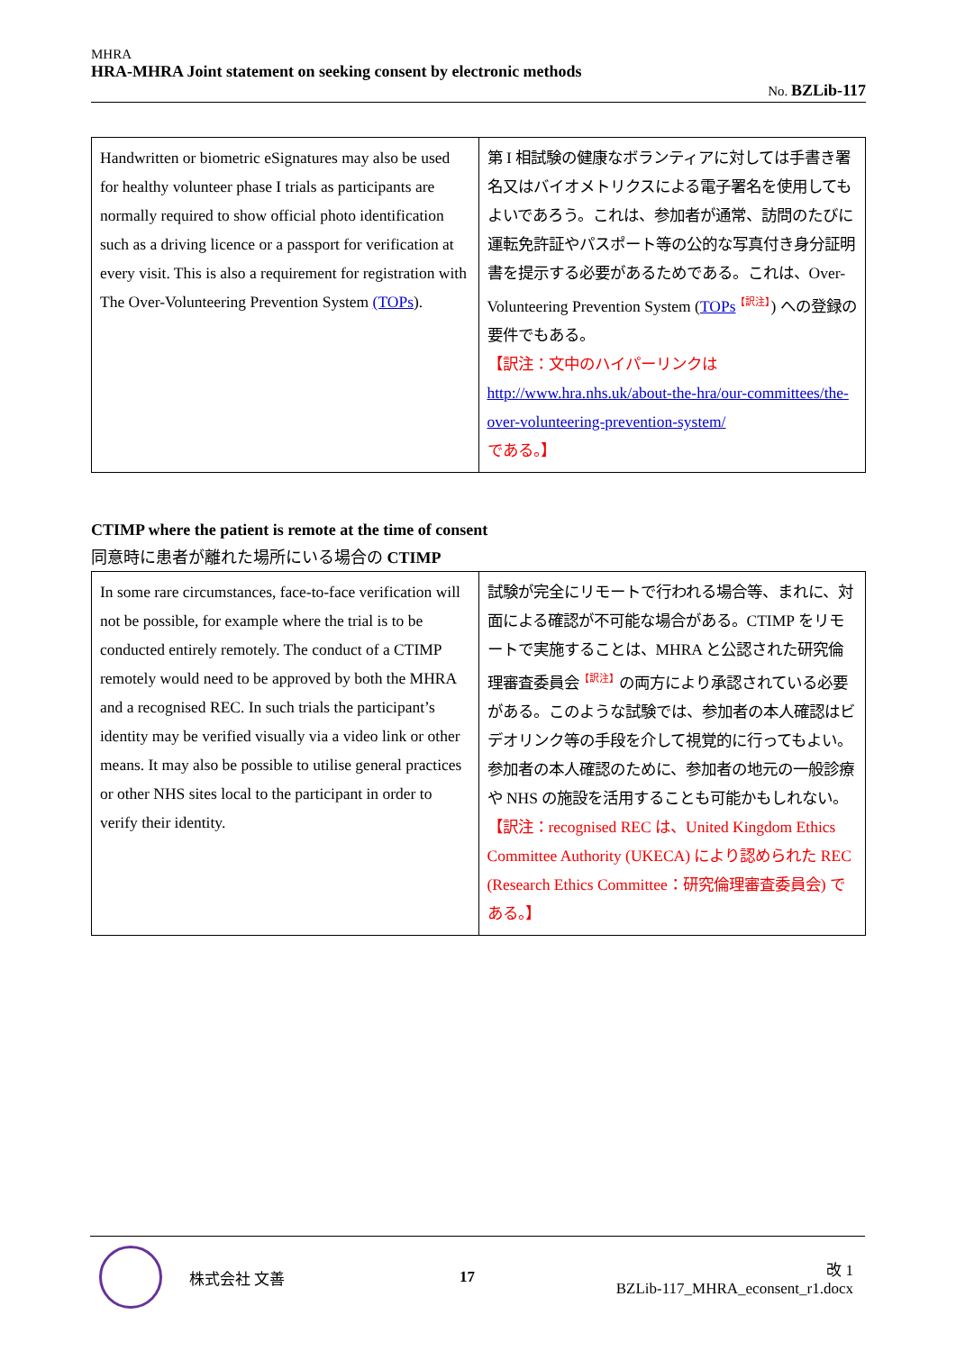MHRA
HRA-MHRA Joint statement on seeking consent by electronic methods
No. BZLib-117
| Handwritten or biometric eSignatures may also be used for healthy volunteer phase I trials as participants are normally required to show official photo identification such as a driving licence or a passport for verification at every visit. This is also a requirement for registration with The Over-Volunteering Prevention System (TOPs ). | 第 I 相試験の健康なボランティアに対しては手書き署名又はバイオメトリクスによる電子署名を使用してもよいであろう。これは、参加者が通常、訪問のたびに運転免許証やパスポート等の公的な写真付き身分証明書を提示する必要があるためである。これは、Over-Volunteering Prevention System ( TOPs<sup>【訳注】</sup>) への登録の要件でもある。 【訳注：文中のハイパーリンクは http://www.hra.nhs.uk/about-the-hra/our-committees/the-over-volunteering-prevention-system/ である。】 |
CTIMP where the patient is remote at the time of consent
同意時に患者が離れた場所にいる場合の CTIMP
| In some rare circumstances, face-to-face verification will not be possible, for example where the trial is to be conducted entirely remotely. The conduct of a CTIMP remotely would need to be approved by both the MHRA and a recognised REC. In such trials the participant’s identity may be verified visually via a video link or other means. It may also be possible to utilise general practices or other NHS sites local to the participant in order to verify their identity. | 試験が完全にリモートで行われる場合等、まれに、対面による確認が不可能な場合がある。CTIMP をリモートで実施することは、MHRA と公認された研究倫理審査委員会<sup>【訳注】</sup>の両方により承認されている必要がある。このような試験では、参加者の本人確認はビデオリンク等の手段を介して視覚的に行ってもよい。参加者の本人確認のために、参加者の地元の一般診療や NHS の施設を活用することも可能かもしれない。 【訳注：recognised REC は、United Kingdom Ethics Committee Authority (UKECA) により認められた REC (Research Ethics Committee：研究倫理審査委員会) である。】 |
株式会社 文善 17
改 1
BZLib-117_MHRA_econsent_r1.docx